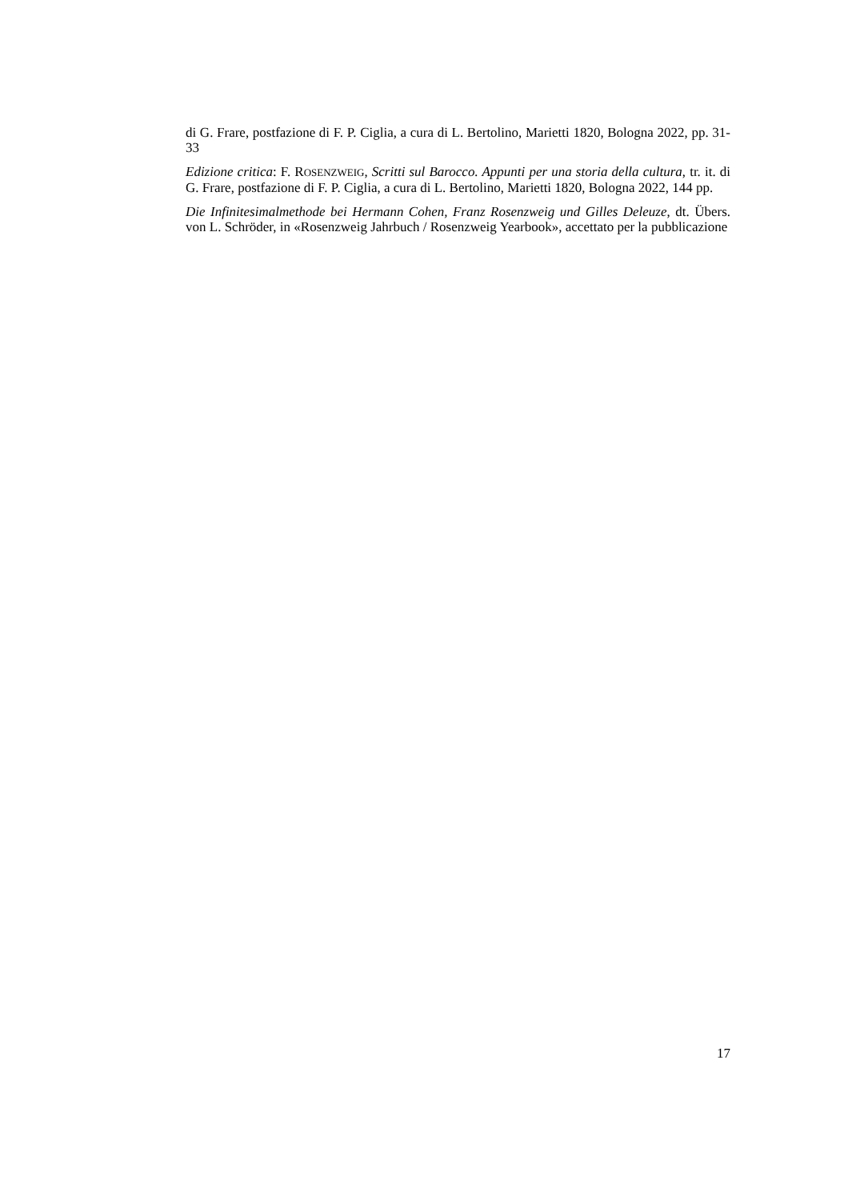di G. Frare, postfazione di F. P. Ciglia, a cura di L. Bertolino, Marietti 1820, Bologna 2022, pp. 31-33
Edizione critica: F. ROSENZWEIG, Scritti sul Barocco. Appunti per una storia della cultura, tr. it. di G. Frare, postfazione di F. P. Ciglia, a cura di L. Bertolino, Marietti 1820, Bologna 2022, 144 pp.
Die Infinitesimalmethode bei Hermann Cohen, Franz Rosenzweig und Gilles Deleuze, dt. Übers. von L. Schröder, in «Rosenzweig Jahrbuch / Rosenzweig Yearbook», accettato per la pubblicazione
17